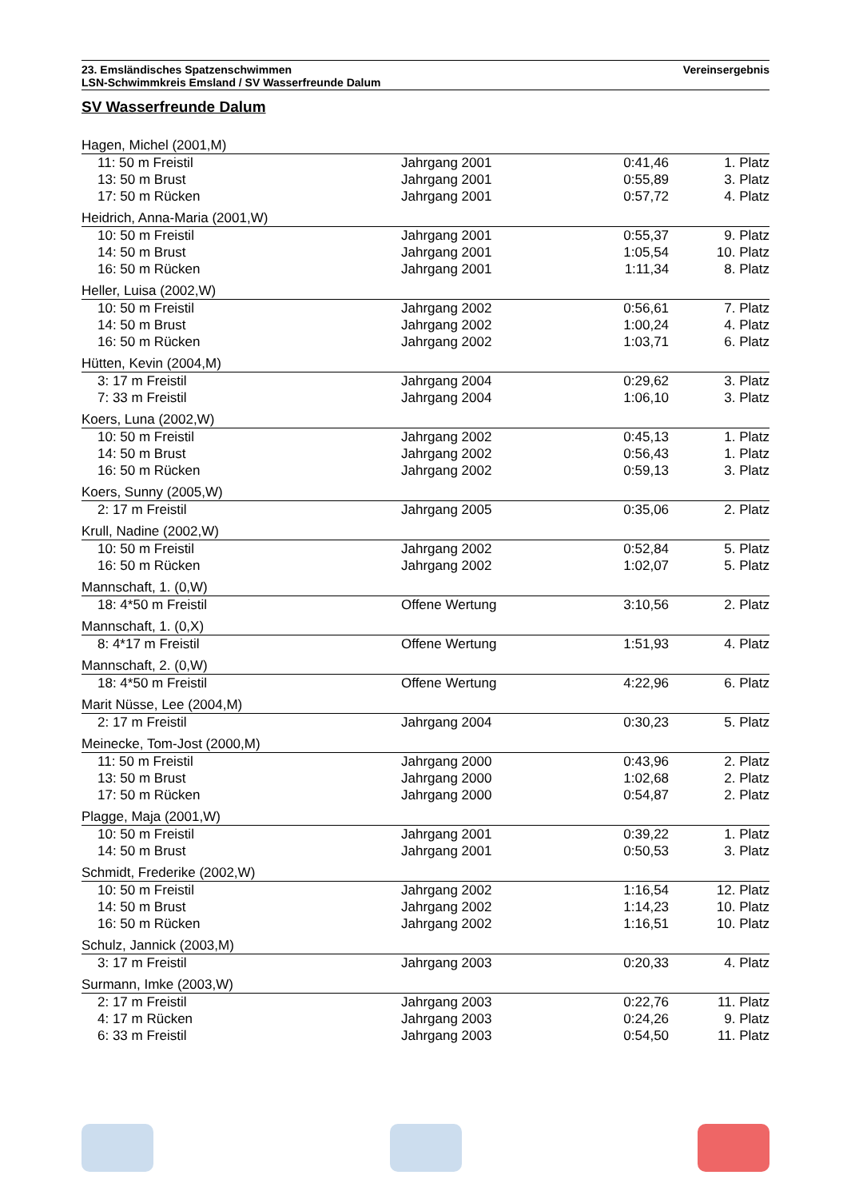23. Emsländisches Spatzenschwimmen
LSN-Schwimmkreis Emsland / SV Wasserfreunde Dalum
Vereinsergebnis
SV Wasserfreunde Dalum
| Hagen, Michel (2001,M) | | | |
| 11: 50 m Freistil | Jahrgang 2001 | 0:41,46 | 1. Platz |
| 13: 50 m Brust | Jahrgang 2001 | 0:55,89 | 3. Platz |
| 17: 50 m Rücken | Jahrgang 2001 | 0:57,72 | 4. Platz |
| Heidrich, Anna-Maria (2001,W) | | | |
| 10: 50 m Freistil | Jahrgang 2001 | 0:55,37 | 9. Platz |
| 14: 50 m Brust | Jahrgang 2001 | 1:05,54 | 10. Platz |
| 16: 50 m Rücken | Jahrgang 2001 | 1:11,34 | 8. Platz |
| Heller, Luisa (2002,W) | | | |
| 10: 50 m Freistil | Jahrgang 2002 | 0:56,61 | 7. Platz |
| 14: 50 m Brust | Jahrgang 2002 | 1:00,24 | 4. Platz |
| 16: 50 m Rücken | Jahrgang 2002 | 1:03,71 | 6. Platz |
| Hütten, Kevin (2004,M) | | | |
| 3: 17 m Freistil | Jahrgang 2004 | 0:29,62 | 3. Platz |
| 7: 33 m Freistil | Jahrgang 2004 | 1:06,10 | 3. Platz |
| Koers, Luna (2002,W) | | | |
| 10: 50 m Freistil | Jahrgang 2002 | 0:45,13 | 1. Platz |
| 14: 50 m Brust | Jahrgang 2002 | 0:56,43 | 1. Platz |
| 16: 50 m Rücken | Jahrgang 2002 | 0:59,13 | 3. Platz |
| Koers, Sunny (2005,W) | | | |
| 2: 17 m Freistil | Jahrgang 2005 | 0:35,06 | 2. Platz |
| Krull, Nadine (2002,W) | | | |
| 10: 50 m Freistil | Jahrgang 2002 | 0:52,84 | 5. Platz |
| 16: 50 m Rücken | Jahrgang 2002 | 1:02,07 | 5. Platz |
| Mannschaft, 1. (0,W) | | | |
| 18: 4*50 m Freistil | Offene Wertung | 3:10,56 | 2. Platz |
| Mannschaft, 1. (0,X) | | | |
| 8: 4*17 m Freistil | Offene Wertung | 1:51,93 | 4. Platz |
| Mannschaft, 2. (0,W) | | | |
| 18: 4*50 m Freistil | Offene Wertung | 4:22,96 | 6. Platz |
| Marit Nüsse, Lee (2004,M) | | | |
| 2: 17 m Freistil | Jahrgang 2004 | 0:30,23 | 5. Platz |
| Meinecke, Tom-Jost (2000,M) | | | |
| 11: 50 m Freistil | Jahrgang 2000 | 0:43,96 | 2. Platz |
| 13: 50 m Brust | Jahrgang 2000 | 1:02,68 | 2. Platz |
| 17: 50 m Rücken | Jahrgang 2000 | 0:54,87 | 2. Platz |
| Plagge, Maja (2001,W) | | | |
| 10: 50 m Freistil | Jahrgang 2001 | 0:39,22 | 1. Platz |
| 14: 50 m Brust | Jahrgang 2001 | 0:50,53 | 3. Platz |
| Schmidt, Frederike (2002,W) | | | |
| 10: 50 m Freistil | Jahrgang 2002 | 1:16,54 | 12. Platz |
| 14: 50 m Brust | Jahrgang 2002 | 1:14,23 | 10. Platz |
| 16: 50 m Rücken | Jahrgang 2002 | 1:16,51 | 10. Platz |
| Schulz, Jannick (2003,M) | | | |
| 3: 17 m Freistil | Jahrgang 2003 | 0:20,33 | 4. Platz |
| Surmann, Imke (2003,W) | | | |
| 2: 17 m Freistil | Jahrgang 2003 | 0:22,76 | 11. Platz |
| 4: 17 m Rücken | Jahrgang 2003 | 0:24,26 | 9. Platz |
| 6: 33 m Freistil | Jahrgang 2003 | 0:54,50 | 11. Platz |